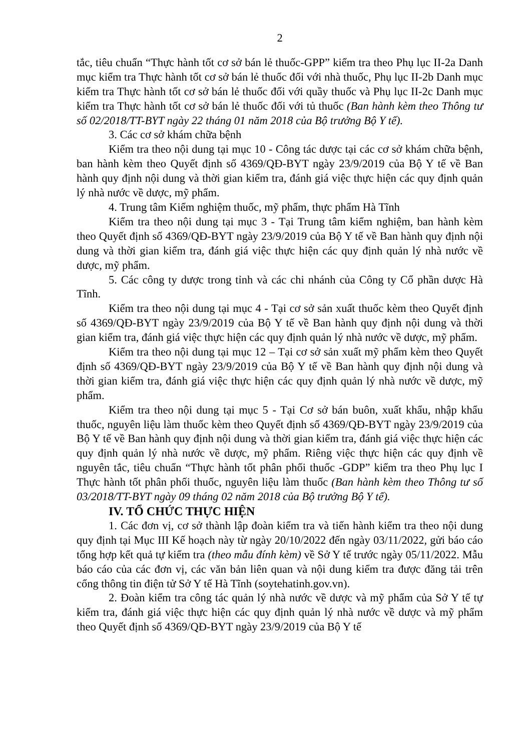2
tắc, tiêu chuẩn “Thực hành tốt cơ sở bán lẻ thuốc-GPP” kiểm tra theo Phụ lục II-2a Danh mục kiểm tra Thực hành tốt cơ sở bán lẻ thuốc đối với nhà thuốc, Phụ lục II-2b Danh mục kiểm tra Thực hành tốt cơ sở bán lẻ thuốc đối với quầy thuốc và Phụ lục II-2c Danh mục kiểm tra Thực hành tốt cơ sở bán lẻ thuốc đối với tủ thuốc (Ban hành kèm theo Thông tư số 02/2018/TT-BYT ngày 22 tháng 01 năm 2018 của Bộ trưởng Bộ Y tế).
3. Các cơ sở khám chữa bệnh
Kiểm tra theo nội dung tại mục 10 - Công tác dược tại các cơ sở khám chữa bệnh, ban hành kèm theo Quyết định số 4369/QĐ-BYT ngày 23/9/2019 của Bộ Y tế về Ban hành quy định nội dung và thời gian kiểm tra, đánh giá việc thực hiện các quy định quản lý nhà nước về dược, mỹ phẩm.
4. Trung tâm Kiểm nghiệm thuốc, mỹ phẩm, thực phẩm Hà Tĩnh
Kiểm tra theo nội dung tại mục 3 - Tại Trung tâm kiểm nghiệm, ban hành kèm theo Quyết định số 4369/QĐ-BYT ngày 23/9/2019 của Bộ Y tế về Ban hành quy định nội dung và thời gian kiểm tra, đánh giá việc thực hiện các quy định quản lý nhà nước về dược, mỹ phẩm.
5. Các công ty dược trong tỉnh và các chi nhánh của Công ty Cổ phần dược Hà Tĩnh.
Kiểm tra theo nội dung tại mục 4 - Tại cơ sở sản xuất thuốc kèm theo Quyết định số 4369/QĐ-BYT ngày 23/9/2019 của Bộ Y tế về Ban hành quy định nội dung và thời gian kiểm tra, đánh giá việc thực hiện các quy định quản lý nhà nước về dược, mỹ phẩm.
Kiểm tra theo nội dung tại mục 12 – Tại cơ sở sản xuất mỹ phẩm kèm theo Quyết định số 4369/QĐ-BYT ngày 23/9/2019 của Bộ Y tế về Ban hành quy định nội dung và thời gian kiểm tra, đánh giá việc thực hiện các quy định quản lý nhà nước về dược, mỹ phẩm.
Kiểm tra theo nội dung tại mục 5 - Tại Cơ sở bán buôn, xuất khẩu, nhập khẩu thuốc, nguyên liệu làm thuốc kèm theo Quyết định số 4369/QĐ-BYT ngày 23/9/2019 của Bộ Y tế về Ban hành quy định nội dung và thời gian kiểm tra, đánh giá việc thực hiện các quy định quản lý nhà nước về dược, mỹ phẩm. Riêng việc thực hiện các quy định về nguyên tắc, tiêu chuẩn “Thực hành tốt phân phối thuốc -GDP” kiểm tra theo Phụ lục I Thực hành tốt phân phối thuốc, nguyên liệu làm thuốc (Ban hành kèm theo Thông tư số 03/2018/TT-BYT ngày 09 tháng 02 năm 2018 của Bộ trưởng Bộ Y tế).
IV. TỔ CHỨC THỰC HIỆN
1. Các đơn vị, cơ sở thành lập đoàn kiểm tra và tiến hành kiểm tra theo nội dung quy định tại Mục III Kế hoạch này từ ngày 20/10/2022 đến ngày 03/11/2022, gửi báo cáo tổng hợp kết quả tự kiểm tra (theo mẫu đính kèm) về Sở Y tế trước ngày 05/11/2022. Mẫu báo cáo của các đơn vị, các văn bản liên quan và nội dung kiểm tra được đăng tải trên cổng thông tin điện tử Sở Y tế Hà Tĩnh (soytehatinh.gov.vn).
2. Đoàn kiểm tra công tác quản lý nhà nước về dược và mỹ phẩm của Sở Y tế tự kiểm tra, đánh giá việc thực hiện các quy định quản lý nhà nước về dược và mỹ phẩm theo Quyết định số 4369/QĐ-BYT ngày 23/9/2019 của Bộ Y tế